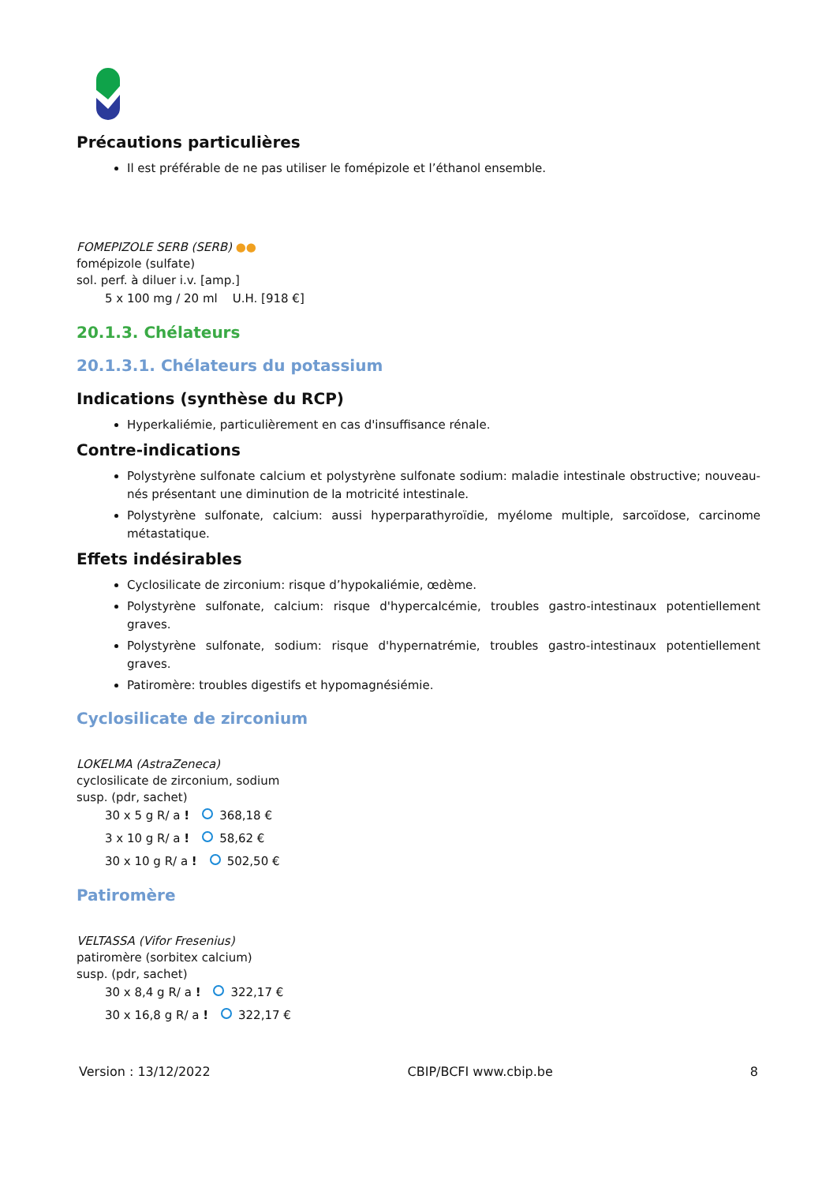Précautions particulières
Il est préférable de ne pas utiliser le fomépizole et l’éthanol ensemble.
FOMEPIZOLE SERB (SERB) ●●
fomépizole (sulfate)
sol. perf. à diluer i.v. [amp.]
5 x 100 mg / 20 ml U.H. [918 €]
20.1.3. Chélateurs
20.1.3.1. Chélateurs du potassium
Indications (synthèse du RCP)
Hyperkaliémie, particulièrement en cas d'insuffisance rénale.
Contre-indications
Polystyrène sulfonate calcium et polystyrène sulfonate sodium: maladie intestinale obstructive; nouveau-nés présentant une diminution de la motricité intestinale.
Polystyrène sulfonate, calcium: aussi hyperparathyroïdie, myélome multiple, sarcoïdose, carcinome métastatique.
Effets indésirables
Cyclosilicate de zirconium: risque d’hypokaliémie, œdème.
Polystyrène sulfonate, calcium: risque d'hypercalcémie, troubles gastro-intestinaux potentiellement graves.
Polystyrène sulfonate, sodium: risque d'hypernatrémie, troubles gastro-intestinaux potentiellement graves.
Patiromère: troubles digestifs et hypomagnésiémie.
Cyclosilicate de zirconium
LOKELMA (AstraZeneca)
cyclosilicate de zirconium, sodium
susp. (pdr, sachet)
30 x 5 g R/ a ! 368,18 €
3 x 10 g R/ a ! 58,62 €
30 x 10 g R/ a ! 502,50 €
Patiromère
VELTASSA (Vifor Fresenius)
patiromère (sorbitex calcium)
susp. (pdr, sachet)
30 x 8,4 g R/ a ! 322,17 €
30 x 16,8 g R/ a ! 322,17 €
Version : 13/12/2022 CBIP/BCFI www.cbip.be 8